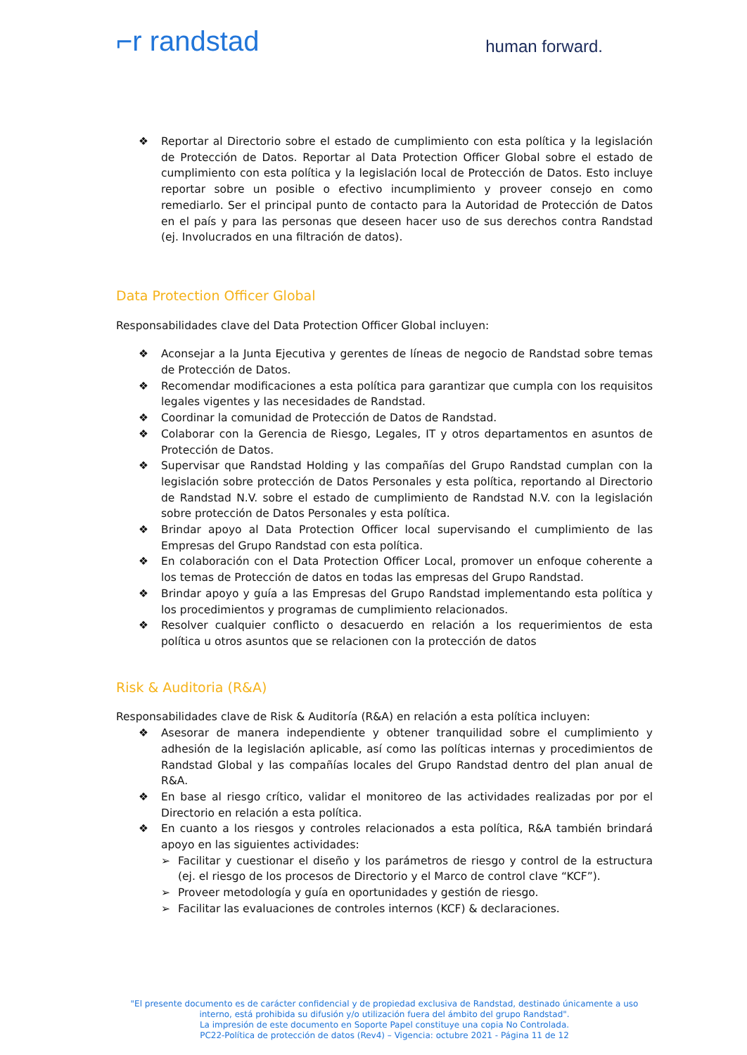⌐r randstad
human forward.
❖ Reportar al Directorio sobre el estado de cumplimiento con esta política y la legislación de Protección de Datos. Reportar al Data Protection Officer Global sobre el estado de cumplimiento con esta política y la legislación local de Protección de Datos. Esto incluye reportar sobre un posible o efectivo incumplimiento y proveer consejo en como remediarlo. Ser el principal punto de contacto para la Autoridad de Protección de Datos en el país y para las personas que deseen hacer uso de sus derechos contra Randstad (ej. Involucrados en una filtración de datos).
Data Protection Officer Global
Responsabilidades clave del Data Protection Officer Global incluyen:
❖ Aconsejar a la Junta Ejecutiva y gerentes de líneas de negocio de Randstad sobre temas de Protección de Datos.
❖ Recomendar modificaciones a esta política para garantizar que cumpla con los requisitos legales vigentes y las necesidades de Randstad.
❖ Coordinar la comunidad de Protección de Datos de Randstad.
❖ Colaborar con la Gerencia de Riesgo, Legales, IT y otros departamentos en asuntos de Protección de Datos.
❖ Supervisar que Randstad Holding y las compañías del Grupo Randstad cumplan con la legislación sobre protección de Datos Personales y esta política, reportando al Directorio de Randstad N.V. sobre el estado de cumplimiento de Randstad N.V. con la legislación sobre protección de Datos Personales y esta política.
❖ Brindar apoyo al Data Protection Officer local supervisando el cumplimiento de las Empresas del Grupo Randstad con esta política.
❖ En colaboración con el Data Protection Officer Local, promover un enfoque coherente a los temas de Protección de datos en todas las empresas del Grupo Randstad.
❖ Brindar apoyo y guía a las Empresas del Grupo Randstad implementando esta política y los procedimientos y programas de cumplimiento relacionados.
❖ Resolver cualquier conflicto o desacuerdo en relación a los requerimientos de esta política u otros asuntos que se relacionen con la protección de datos
Risk & Auditoria (R&A)
Responsabilidades clave de Risk & Auditoría (R&A) en relación a esta política incluyen:
❖ Asesorar de manera independiente y obtener tranquilidad sobre el cumplimiento y adhesión de la legislación aplicable, así como las políticas internas y procedimientos de Randstad Global y las compañías locales del Grupo Randstad dentro del plan anual de R&A.
❖ En base al riesgo crítico, validar el monitoreo de las actividades realizadas por por el Directorio en relación a esta política.
❖ En cuanto a los riesgos y controles relacionados a esta política, R&A también brindará apoyo en las siguientes actividades:
➢ Facilitar y cuestionar el diseño y los parámetros de riesgo y control de la estructura (ej. el riesgo de los procesos de Directorio y el Marco de control clave “KCF”).
➢ Proveer metodología y guía en oportunidades y gestión de riesgo.
➢ Facilitar las evaluaciones de controles internos (KCF) & declaraciones.
"El presente documento es de carácter confidencial y de propiedad exclusiva de Randstad, destinado únicamente a uso interno, está prohibida su difusión y/o utilización fuera del ámbito del grupo Randstad".
La impresión de este documento en Soporte Papel constituye una copia No Controlada.
PC22-Política de protección de datos (Rev4) – Vigencia: octubre 2021 - Página 11 de 12